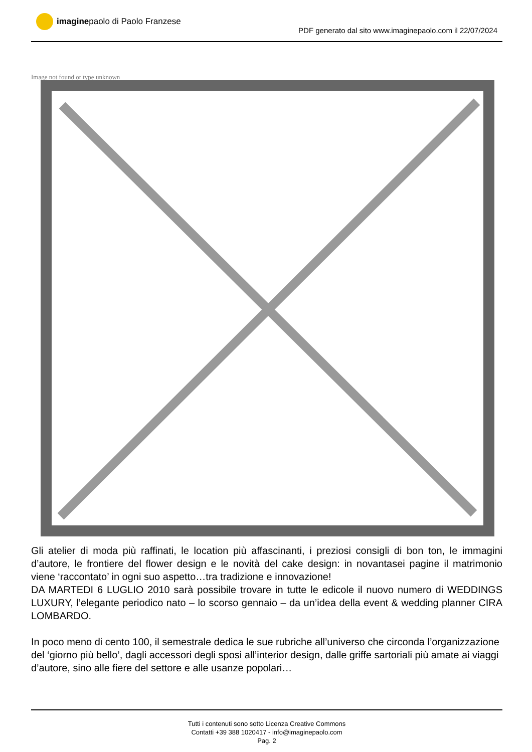imaginepaolo di Paolo Franzese
PDF generato dal sito www.imaginepaolo.com il 22/07/2024
Image not found or type unknown
Gli atelier di moda più raffinati, le location più affascinanti, i preziosi consigli di bon ton, le immagini d’autore, le frontiere del flower design e le novità del cake design: in novantasei pagine il matrimonio viene ‘raccontato’ in ogni suo aspetto…tra tradizione e innovazione!
DA MARTEDI 6 LUGLIO 2010 sarà possibile trovare in tutte le edicole il nuovo numero di WEDDINGS LUXURY, l’elegante periodico nato – lo scorso gennaio – da un’idea della event & wedding planner CIRA LOMBARDO.
In poco meno di cento 100, il semestrale dedica le sue rubriche all’universo che circonda l’organizzazione del ‘giorno più bello’, dagli accessori degli sposi all’interior design, dalle griffe sartoriali più amate ai viaggi d’autore, sino alle fiere del settore e alle usanze popolari…
Tutti i contenuti sono sotto Licenza Creative Commons
Contatti +39 388 1020417 - info@imaginepaolo.com
Pag. 2